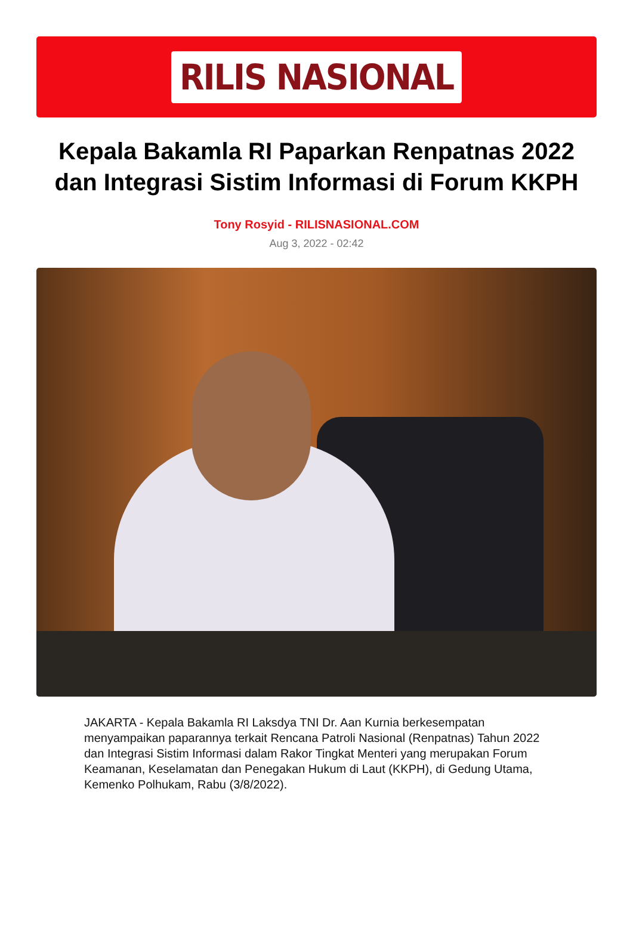RILIS NASIONAL
Kepala Bakamla RI Paparkan Renpatnas 2022 dan Integrasi Sistim Informasi di Forum KKPH
Tony Rosyid - RILISNASIONAL.COM
Aug 3, 2022 - 02:42
JAKARTA - Kepala Bakamla RI Laksdya TNI Dr. Aan Kurnia berkesempatan menyampaikan paparannya terkait Rencana Patroli Nasional (Renpatnas) Tahun 2022 dan Integrasi Sistim Informasi dalam Rakor Tingkat Menteri yang merupakan Forum Keamanan, Keselamatan dan Penegakan Hukum di Laut (KKPH), di Gedung Utama, Kemenko Polhukam, Rabu (3/8/2022).